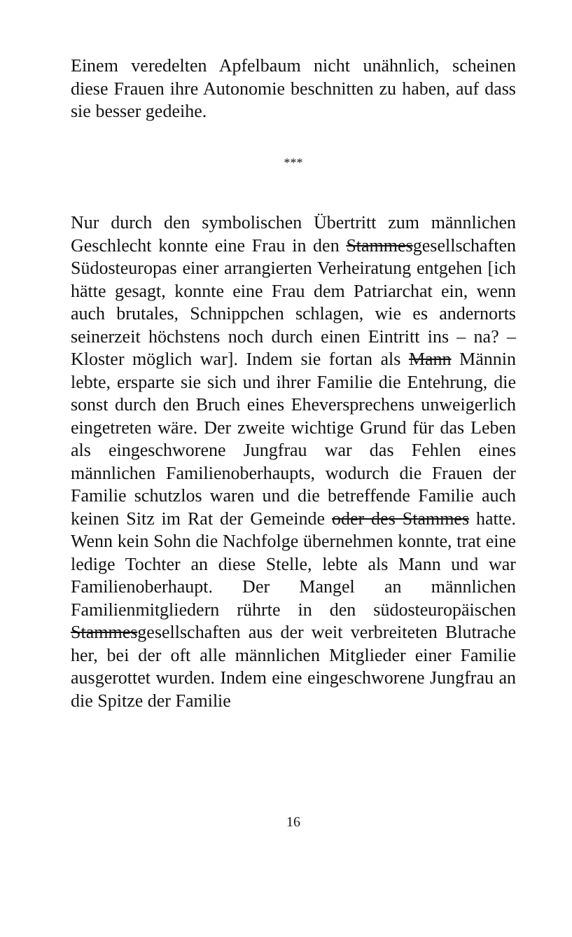Einem veredelten Apfelbaum nicht unähnlich, scheinen diese Frauen ihre Autonomie beschnitten zu haben, auf dass sie besser gedeihe.
***
Nur durch den symbolischen Übertritt zum männlichen Geschlecht konnte eine Frau in den Stammesgesellschaften Südosteuropas einer arrangierten Verheiratung entgehen [ich hätte gesagt, konnte eine Frau dem Patriarchat ein, wenn auch brutales, Schnippchen schlagen, wie es andernorts seinerzeit höchstens noch durch einen Eintritt ins – na? – Kloster möglich war]. Indem sie fortan als Mann Männin lebte, ersparte sie sich und ihrer Familie die Entehrung, die sonst durch den Bruch eines Eheversprechens unweigerlich eingetreten wäre. Der zweite wichtige Grund für das Leben als eingeschworene Jungfrau war das Fehlen eines männlichen Familienoberhaupts, wodurch die Frauen der Familie schutzlos waren und die betreffende Familie auch keinen Sitz im Rat der Gemeinde oder des Stammes hatte. Wenn kein Sohn die Nachfolge übernehmen konnte, trat eine ledige Tochter an diese Stelle, lebte als Mann und war Familienoberhaupt. Der Mangel an männlichen Familienmitgliedern rührte in den südosteuropäischen Stammesgesellschaften aus der weit verbreiteten Blutrache her, bei der oft alle männlichen Mitglieder einer Familie ausgerottet wurden. Indem eine eingeschworene Jungfrau an die Spitze der Familie
16